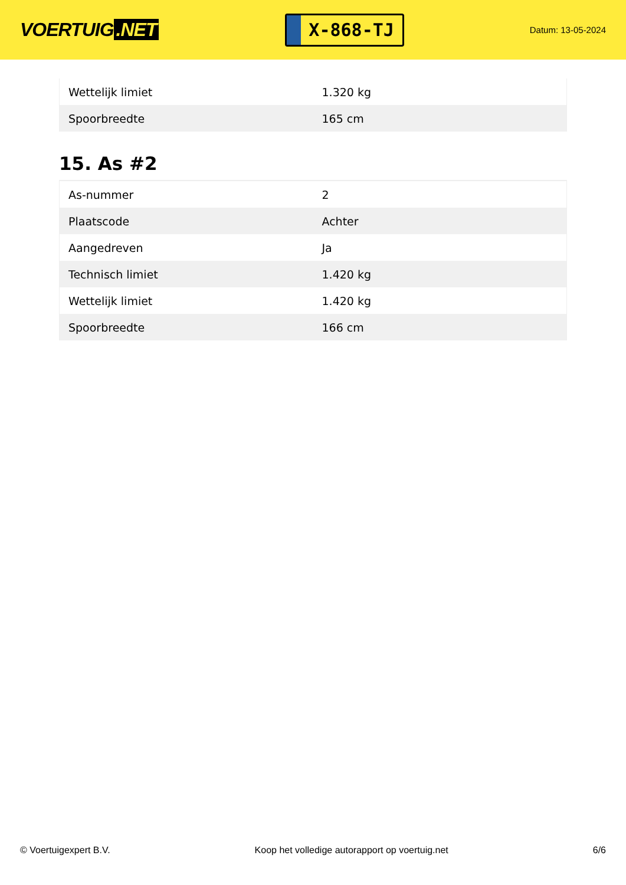VOERTUIG.NET
X-868-TJ
Datum: 13-05-2024
| Wettelijk limiet | 1.320 kg |
| Spoorbreedte | 165 cm |
15. As #2
| As-nummer | 2 |
| Plaatscode | Achter |
| Aangedreven | Ja |
| Technisch limiet | 1.420 kg |
| Wettelijk limiet | 1.420 kg |
| Spoorbreedte | 166 cm |
© Voertuigexpert B.V. Koop het volledige autorapport op voertuig.net 6/6